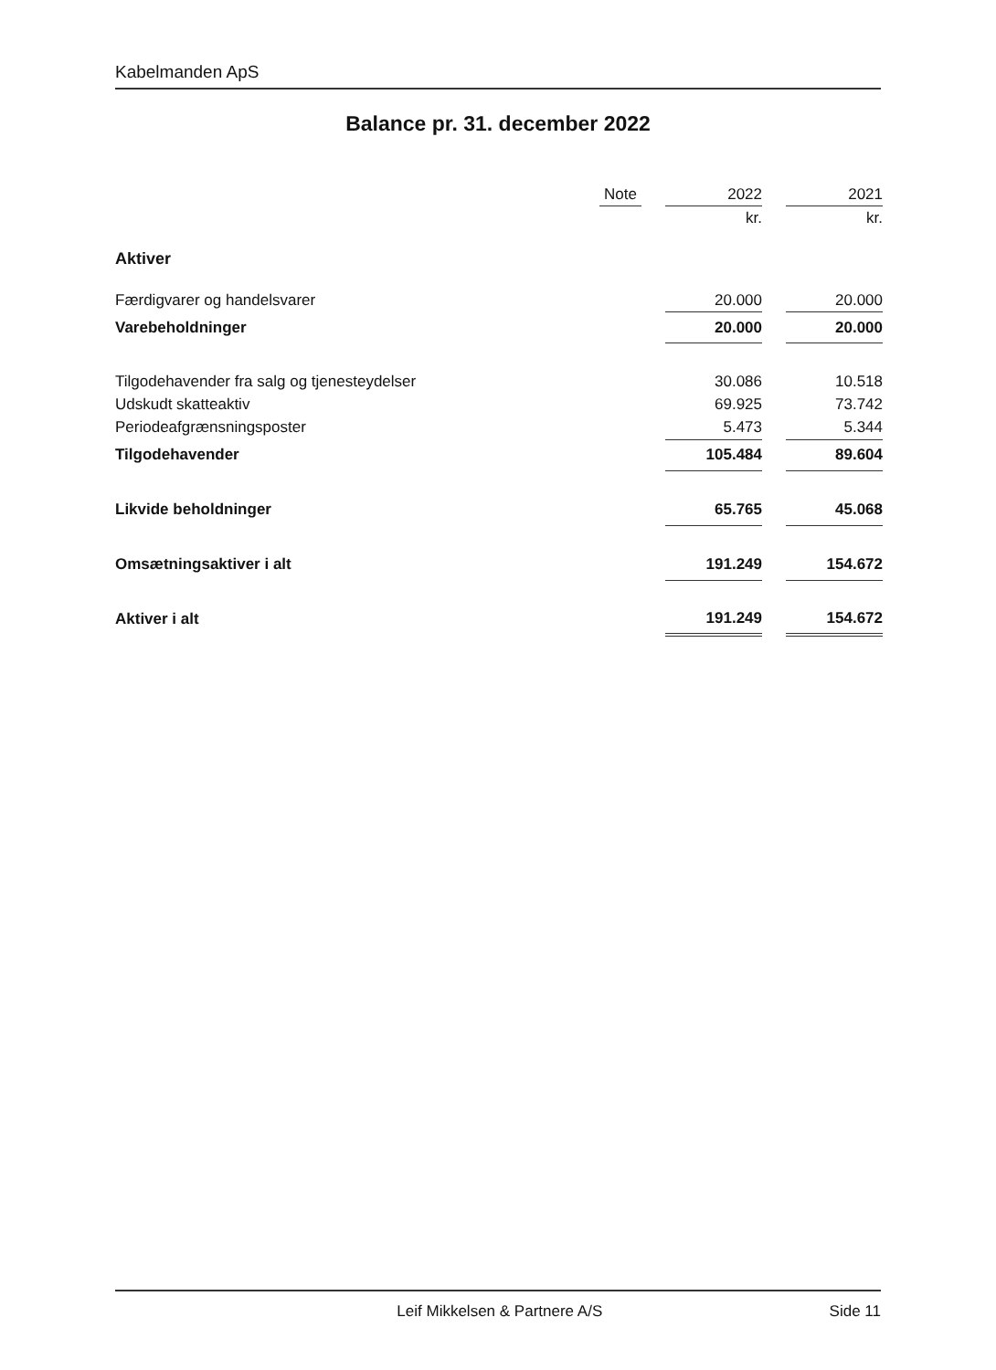Kabelmanden ApS
Balance pr. 31. december 2022
| | Note | | 2022 | | 2021 |
| --- | --- | --- | --- | --- | --- |
| | | | kr. | | kr. |
| Aktiver | | | | | |
| Færdigvarer og handelsvarer | | | 20.000 | | 20.000 |
| Varebeholdninger | | | 20.000 | | 20.000 |
| Tilgodehavender fra salg og tjenesteydelser | | | 30.086 | | 10.518 |
| Udskudt skatteaktiv | | | 69.925 | | 73.742 |
| Periodeafgrænsningsposter | | | 5.473 | | 5.344 |
| Tilgodehavender | | | 105.484 | | 89.604 |
| Likvide beholdninger | | | 65.765 | | 45.068 |
| Omsætningsaktiver i alt | | | 191.249 | | 154.672 |
| Aktiver i alt | | | 191.249 | | 154.672 |
Leif Mikkelsen & Partnere A/S Side 11